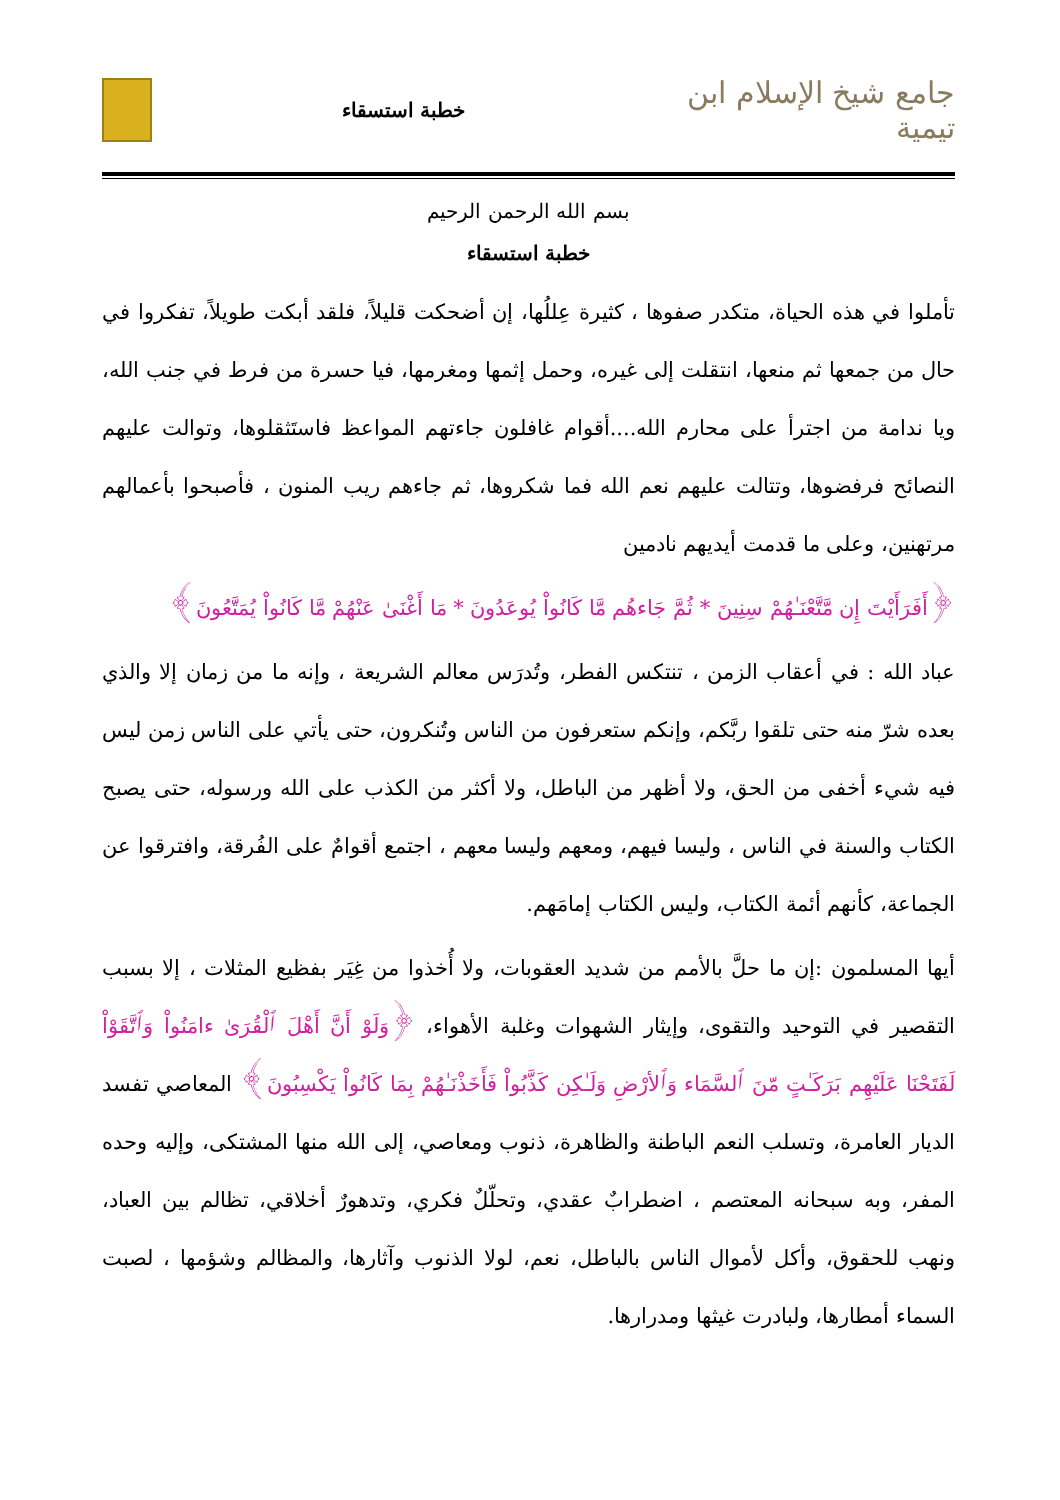جامع شيخ الإسلام ابن تيمية
خطبة استسقاء
بسم الله الرحمن الرحيم
خطبة استسقاء
تأملوا في هذه الحياة، متكدر صفوها ، كثيرة عِللُها، إن أضحكت قليلاً، فلقد أبكت طويلاً، تفكروا في حال من جمعها ثم منعها، انتقلت إلى غيره، وحمل إثمها ومغرمها، فيا حسرة من فرط في جنب الله، ويا ندامة من اجترأ على محارم الله....أقوام غافلون جاءتهم المواعظ فاستَثقلوها، وتوالت عليهم النصائح فرفضوها، وتتالت عليهم نعم الله فما شكروها، ثم جاءهم ريب المنون ، فأصبحوا بأعمالهم مرتهنين، وعلى ما قدمت أيديهم نادمين
﴿أَفَرَأَيْتَ إِن مَّتَّعْنَـٰهُمْ سِنِينَ * ثُمَّ جَاءهُم مَّا كَانُواْ يُوعَدُونَ * مَا أَغْنَىٰ عَنْهُمْ مَّا كَانُواْ يُمَتَّعُونَ﴾
عباد الله : في أعقاب الزمن ، تنتكس الفطر، وتُدرَس معالم الشريعة ، وإنه ما من زمان إلا والذي بعده شرّ منه حتى تلقوا ربَّكم، وإنكم ستعرفون من الناس وتُنكرون، حتى يأتي على الناس زمن ليس فيه شيء أخفى من الحق، ولا أظهر من الباطل، ولا أكثر من الكذب على الله ورسوله، حتى يصبح الكتاب والسنة في الناس ، وليسا فيهم، ومعهم وليسا معهم ، اجتمع أقوامٌ على الفُرقة، وافترقوا عن الجماعة، كأنهم أئمة الكتاب، وليس الكتاب إمامَهم.
أيها المسلمون :إن ما حلَّ بالأمم من شديد العقوبات، ولا أُخذوا من غِيَر بفظيع المثلات ، إلا بسبب التقصير في التوحيد والتقوى، وإيثار الشهوات وغلبة الأهواء، ﴿وَلَوْ أَنَّ أَهْلَ ٱلْقُرَىٰ ءامَنُواْ وَٱتَّقَوْاْ لَفَتَحْنَا عَلَيْهِم بَرَكَـٰتٍ مّنَ ٱلسَّمَاء وَٱلأرْضِ وَلَـٰكِن كَذَّبُواْ فَأَخَذْنَـٰهُمْ بِمَا كَانُواْ يَكْسِبُونَ﴾ المعاصي تفسد الديار العامرة، وتسلب النعم الباطنة والظاهرة، ذنوب ومعاصي، إلى الله منها المشتكى، وإليه وحده المفر، وبه سبحانه المعتصم ، اضطرابٌ عقدي، وتحلّلٌ فكري، وتدهورٌ أخلاقي، تظالم بين العباد، ونهب للحقوق، وأكل لأموال الناس بالباطل، نعم، لولا الذنوب وآثارها، والمظالم وشؤمها ، لصبت السماء أمطارها، ولبادرت غيثها ومدرارها.